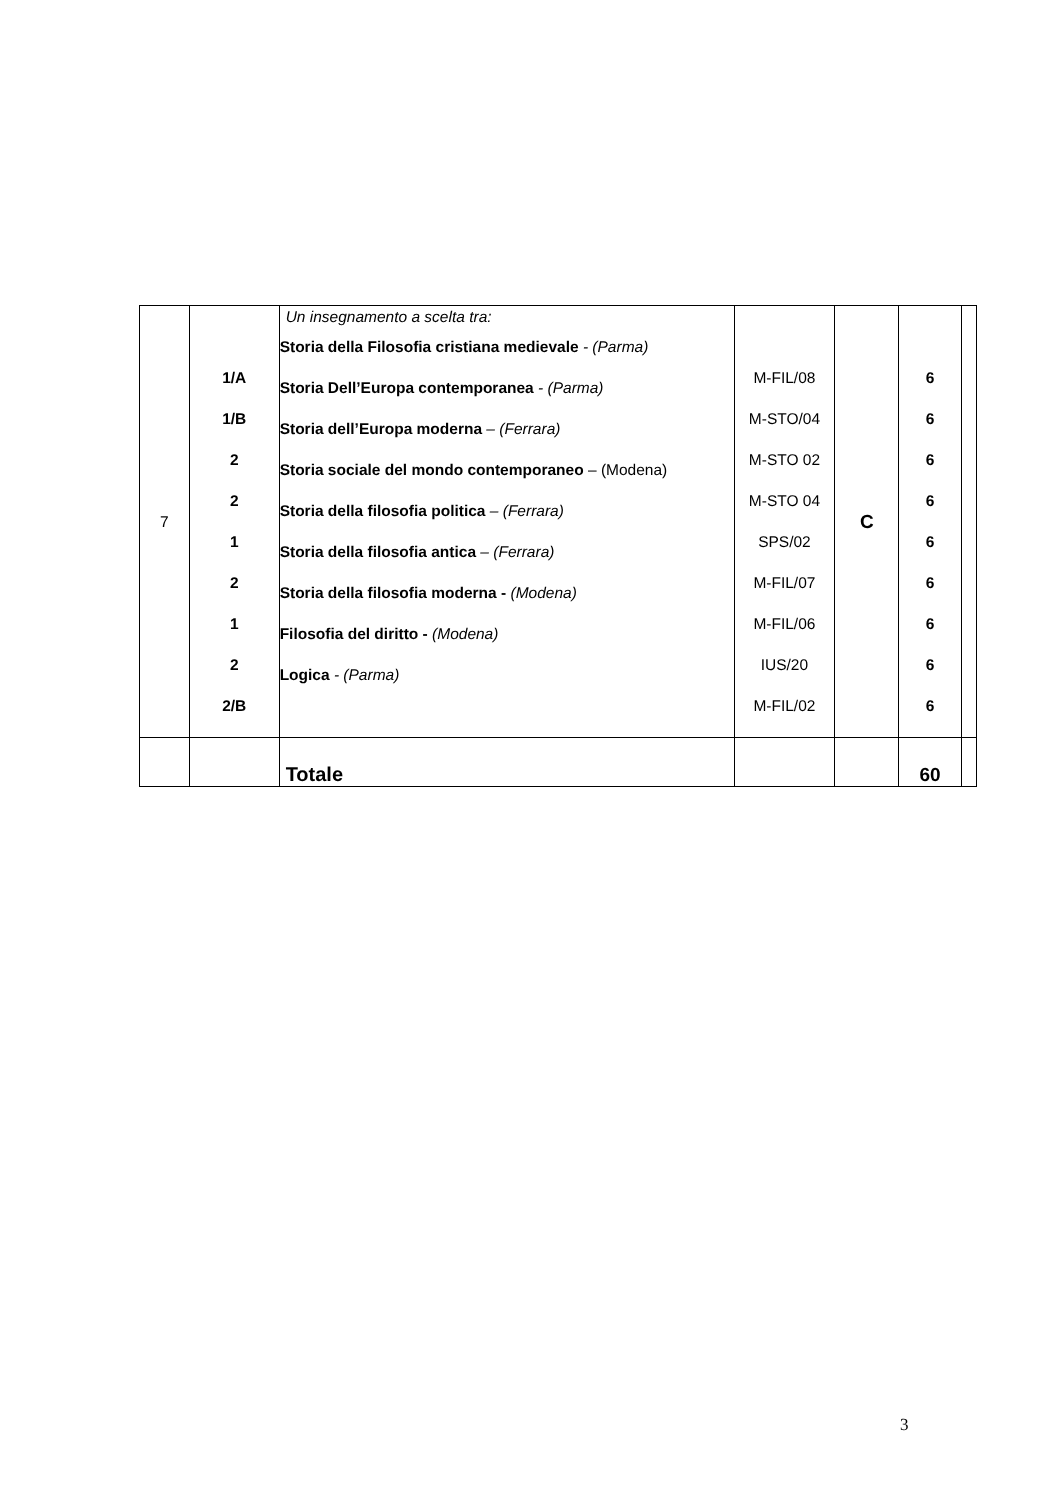| 7 | 1/A 1/B 2 2 1 2 1 2 2/B | Un insegnamento a scelta tra: Storia della Filosofia cristiana medievale - (Parma) Storia Dell’Europa contemporanea - (Parma) Storia dell’Europa moderna – (Ferrara) Storia sociale del mondo contemporaneo – (Modena) Storia della filosofia politica – (Ferrara) Storia della filosofia antica – (Ferrara) Storia della filosofia moderna - (Modena) Filosofia del diritto - (Modena) Logica - (Parma) | M-FIL/08 M-STO/04 M-STO 02 M-STO 04 SPS/02 M-FIL/07 M-FIL/06 IUS/20 M-FIL/02 | C | 6 6 6 6 6 6 6 6 6 | |
| | | Totale | | | 60 | |
3